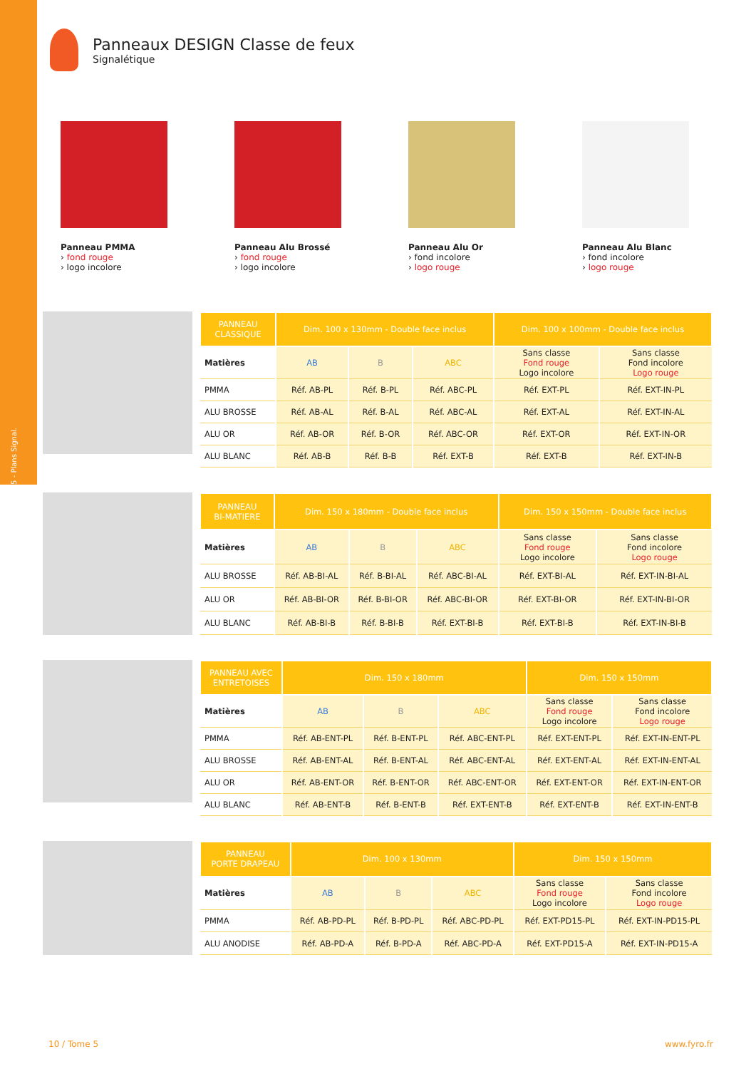5 - Plans Signal.
Panneaux DESIGN Classe de feux
Signalétique
Panneau PMMA
› fond rouge
› logo incolore
Panneau Alu Brossé
› fond rouge
› logo incolore
Panneau Alu Or
› fond incolore
› logo rouge
Panneau Alu Blanc
› fond incolore
› logo rouge
| PANNEAU CLASSIQUE | Dim. 100 x 130mm - Double face inclus | | | Dim. 100 x 100mm - Double face inclus | |
| --- | --- | --- | --- | --- | --- |
| Matières | AB | B | ABC | Sans classe Fond rouge Logo incolore | Sans classe Fond incolore Logo rouge |
| PMMA | Réf. AB-PL | Réf. B-PL | Réf. ABC-PL | Réf. EXT-PL | Réf. EXT-IN-PL |
| ALU BROSSE | Réf. AB-AL | Réf. B-AL | Réf. ABC-AL | Réf. EXT-AL | Réf. EXT-IN-AL |
| ALU OR | Réf. AB-OR | Réf. B-OR | Réf. ABC-OR | Réf. EXT-OR | Réf. EXT-IN-OR |
| ALU BLANC | Réf. AB-B | Réf. B-B | Réf. EXT-B | Réf. EXT-B | Réf. EXT-IN-B |
| PANNEAU BI-MATIERE | Dim. 150 x 180mm - Double face inclus | | | Dim. 150 x 150mm - Double face inclus | |
| --- | --- | --- | --- | --- | --- |
| Matières | AB | B | ABC | Sans classe Fond rouge Logo incolore | Sans classe Fond incolore Logo rouge |
| ALU BROSSE | Réf. AB-BI-AL | Réf. B-BI-AL | Réf. ABC-BI-AL | Réf. EXT-BI-AL | Réf. EXT-IN-BI-AL |
| ALU OR | Réf. AB-BI-OR | Réf. B-BI-OR | Réf. ABC-BI-OR | Réf. EXT-BI-OR | Réf. EXT-IN-BI-OR |
| ALU BLANC | Réf. AB-BI-B | Réf. B-BI-B | Réf. EXT-BI-B | Réf. EXT-BI-B | Réf. EXT-IN-BI-B |
| PANNEAU AVEC ENTRETOISES | Dim. 150 x 180mm | | | Dim. 150 x 150mm | |
| --- | --- | --- | --- | --- | --- |
| Matières | AB | B | ABC | Sans classe Fond rouge Logo incolore | Sans classe Fond incolore Logo rouge |
| PMMA | Réf. AB-ENT-PL | Réf. B-ENT-PL | Réf. ABC-ENT-PL | Réf. EXT-ENT-PL | Réf. EXT-IN-ENT-PL |
| ALU BROSSE | Réf. AB-ENT-AL | Réf. B-ENT-AL | Réf. ABC-ENT-AL | Réf. EXT-ENT-AL | Réf. EXT-IN-ENT-AL |
| ALU OR | Réf. AB-ENT-OR | Réf. B-ENT-OR | Réf. ABC-ENT-OR | Réf. EXT-ENT-OR | Réf. EXT-IN-ENT-OR |
| ALU BLANC | Réf. AB-ENT-B | Réf. B-ENT-B | Réf. EXT-ENT-B | Réf. EXT-ENT-B | Réf. EXT-IN-ENT-B |
| PANNEAU PORTE DRAPEAU | Dim. 100 x 130mm | | | Dim. 150 x 150mm | |
| --- | --- | --- | --- | --- | --- |
| Matières | AB | B | ABC | Sans classe Fond rouge Logo incolore | Sans classe Fond incolore Logo rouge |
| PMMA | Réf. AB-PD-PL | Réf. B-PD-PL | Réf. ABC-PD-PL | Réf. EXT-PD15-PL | Réf. EXT-IN-PD15-PL |
| ALU ANODISE | Réf. AB-PD-A | Réf. B-PD-A | Réf. ABC-PD-A | Réf. EXT-PD15-A | Réf. EXT-IN-PD15-A |
10 / Tome 5 www.fyro.fr